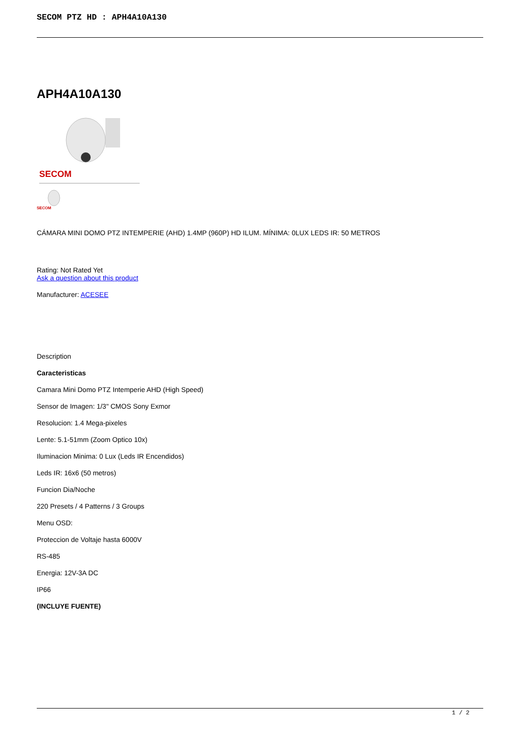SECOM PTZ HD : APH4A10A130
APH4A10A130
SECOM
SECOM
CÁMARA MINI DOMO PTZ INTEMPERIE (AHD) 1.4MP (960P) HD ILUM. MÍNIMA: 0LUX LEDS IR: 50 METROS
Rating: Not Rated Yet
Ask a question about this product
Manufacturer: ACESEE
Description
Caracteristicas
Camara Mini Domo PTZ Intemperie AHD (High Speed)
Sensor de Imagen: 1/3" CMOS Sony Exmor
Resolucion: 1.4 Mega-pixeles
Lente: 5.1-51mm (Zoom Optico 10x)
Iluminacion Minima: 0 Lux (Leds IR Encendidos)
Leds IR: 16x6 (50 metros)
Funcion Dia/Noche
220 Presets / 4 Patterns / 3 Groups
Menu OSD:
Proteccion de Voltaje hasta 6000V
RS-485
Energia: 12V-3A DC
IP66
(INCLUYE FUENTE)
1 / 2